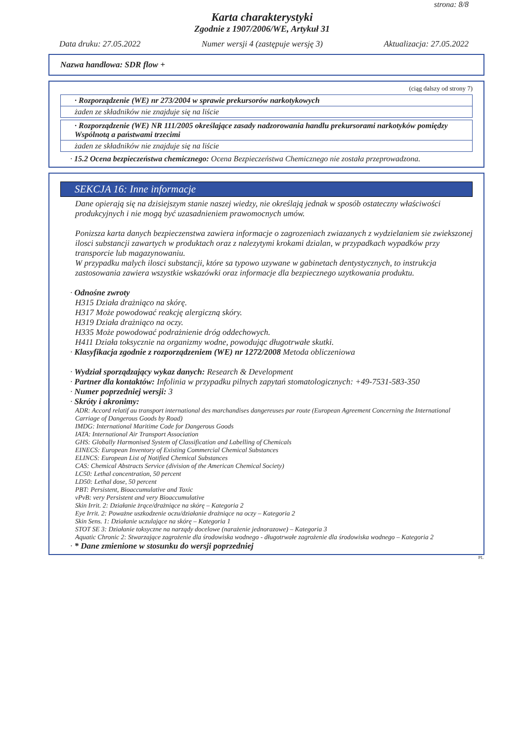strona: 8/8
Karta charakterystyki
Zgodnie z 1907/2006/WE, Artykuł 31
Data druku: 27.05.2022 Numer wersji 4 (zastępuje wersję 3) Aktualizacja: 27.05.2022
Nazwa handlowa: SDR flow +
(ciąg dalszy od strony 7)
· Rozporządzenie (WE) nr 273/2004 w sprawie prekursorów narkotykowych
żaden ze składników nie znajduje się na liście
· Rozporządzenie (WE) NR 111/2005 określające zasady nadzorowania handlu prekursorami narkotyków pomiędzy Wspólnotą a państwami trzecimi
żaden ze składników nie znajduje się na liście
· 15.2 Ocena bezpieczeństwa chemicznego: Ocena Bezpieczeństwa Chemicznego nie została przeprowadzona.
SEKCJA 16: Inne informacje
Dane opierają się na dzisiejszym stanie naszej wiedzy, nie określają jednak w sposób ostateczny właściwości produkcyjnych i nie mogą być uzasadnieniem prawomocnych umów.
Ponizsza karta danych bezpieczenstwa zawiera informacje o zagrozeniach zwiazanych z wydzielaniem sie zwiekszonej ilosci substancji zawartych w produktach oraz z nalezytymi krokami dzialan, w przypadkach wypadków przy transporcie lub magazynowaniu.
W przypadku malych ilosci substancji, które sa typowo uzywane w gabinetach dentystycznych, to instrukcja zastosowania zawiera wszystkie wskazówki oraz informacje dla bezpiecznego uzytkowania produktu.
· Odnośne zwroty
H315 Działa drażniąco na skórę.
H317 Może powodować reakcję alergiczną skóry.
H319 Działa drażniąco na oczy.
H335 Może powodować podrażnienie dróg oddechowych.
H411 Działa toksycznie na organizmy wodne, powodując długotrwałe skutki.
· Klasyfikacja zgodnie z rozporządzeniem (WE) nr 1272/2008 Metoda obliczeniowa
· Wydział sporządzający wykaz danych: Research & Development
· Partner dla kontaktów: Infolinia w przypadku pilnych zapytań stomatologicznych: +49-7531-583-350
· Numer poprzedniej wersji: 3
· Skróty i akronimy:
ADR: Accord relatif au transport international des marchandises dangereuses par route (European Agreement Concerning the International Carriage of Dangerous Goods by Road)
IMDG: International Maritime Code for Dangerous Goods
IATA: International Air Transport Association
GHS: Globally Harmonised System of Classification and Labelling of Chemicals
EINECS: European Inventory of Existing Commercial Chemical Substances
ELINCS: European List of Notified Chemical Substances
CAS: Chemical Abstracts Service (division of the American Chemical Society)
LC50: Lethal concentration, 50 percent
LD50: Lethal dose, 50 percent
PBT: Persistent, Bioaccumulative and Toxic
vPvB: very Persistent and very Bioaccumulative
Skin Irrit. 2: Działanie żrące/drażniące na skórę – Kategoria 2
Eye Irrit. 2: Poważne uszkodzenie oczu/działanie drażniące na oczy – Kategoria 2
Skin Sens. 1: Działanie uczulające na skórę – Kategoria 1
STOT SE 3: Działanie toksyczne na narządy docelowe (narażenie jednorazowe) – Kategoria 3
Aquatic Chronic 2: Stwarzające zagrożenie dla środowiska wodnego - długotrwałe zagrożenie dla środowiska wodnego – Kategoria 2
· * Dane zmienione w stosunku do wersji poprzedniej
PL